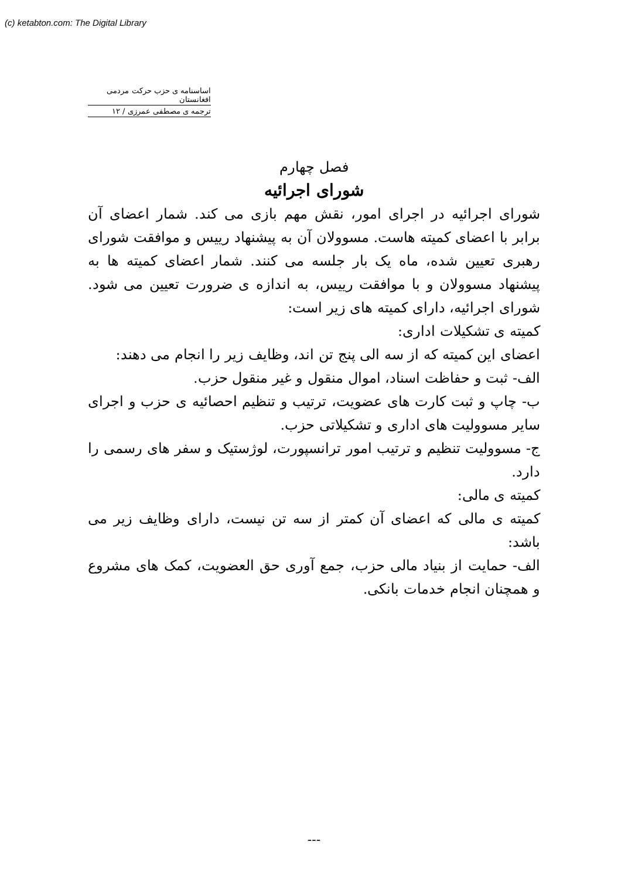(c) ketabton.com: The Digital Library
اساسنامه ی حزب حرکت مردمی افغانستان
ترجمه ی مصطفی عمرزی / ۱۲
فصل چهارم
شورای اجرائیه
شورای اجرائیه در اجرای امور، نقش مهم بازی می کند. شمار اعضای آن برابر با اعضای کمیته هاست. مسوولان آن به پیشنهاد رییس و موافقت شورای رهبری تعیین شده، ماه یک بار جلسه می کنند. شمار اعضای کمیته ها به پیشنهاد مسوولان و با موافقت رییس، به اندازه ی ضرورت تعیین می شود. شورای اجرائیه، دارای کمیته های زیر است:
کمیته ی تشکیلات اداری:
اعضای این کمیته که از سه الی پنج تن اند، وظایف زیر را انجام می دهند:
الف- ثبت و حفاظت اسناد، اموال منقول و غیر منقول حزب.
ب- چاپ و ثبت کارت های عضویت، ترتیب و تنظیم احصائیه ی حزب و اجرای سایر مسوولیت های اداری و تشکیلاتی حزب.
ج- مسوولیت تنظیم و ترتیب امور ترانسپورت، لوژستیک و سفر های رسمی را دارد.
کمیته ی مالی:
کمیته ی مالی که اعضای آن کمتر از سه تن نیست، دارای وظایف زیر می باشد:
الف- حمایت از بنیاد مالی حزب، جمع آوری حق العضویت، کمک های مشروع و همچنان انجام خدمات بانکی.
---